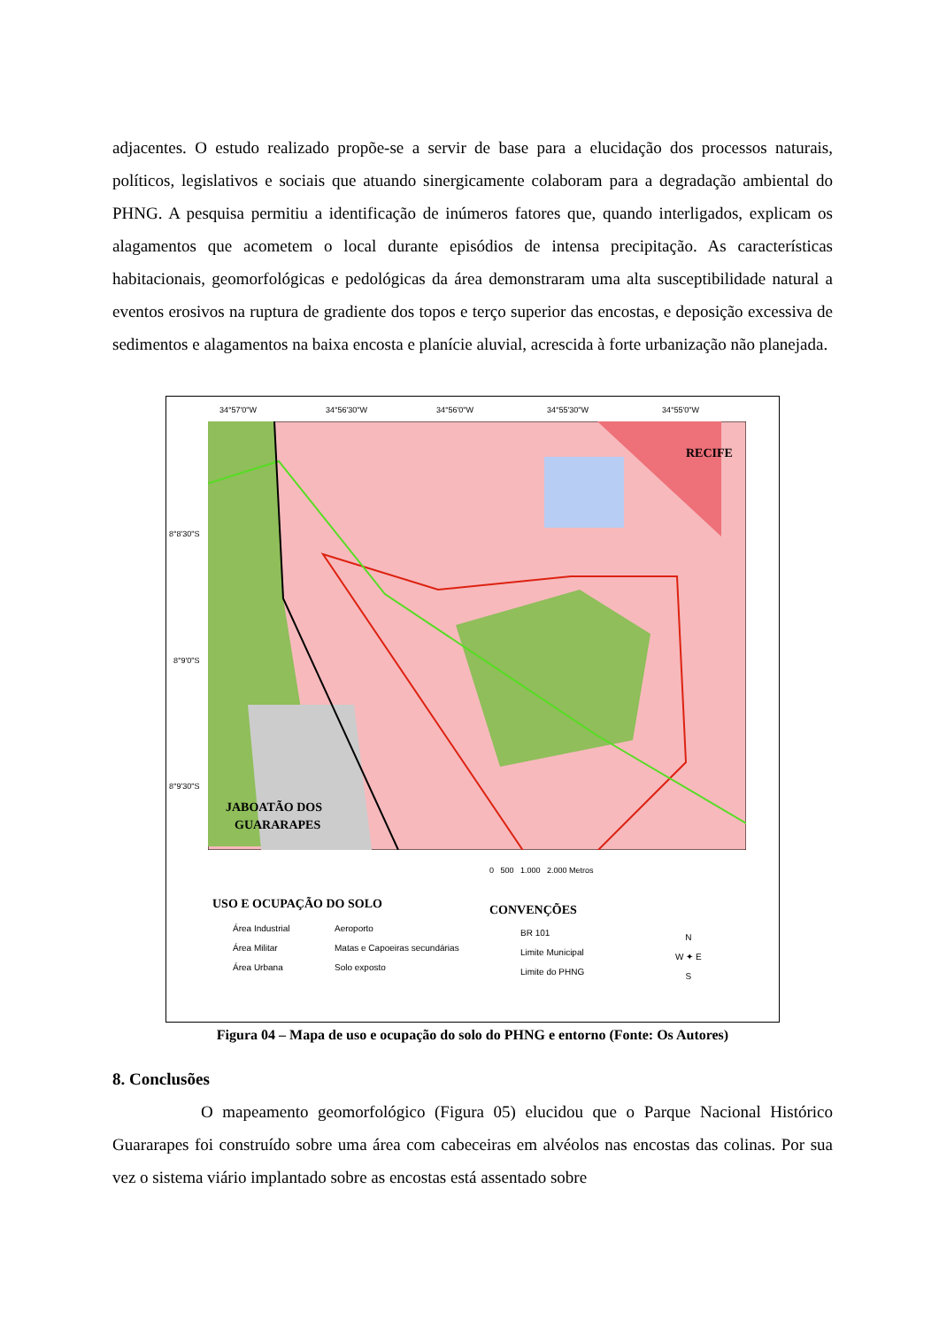adjacentes. O estudo realizado propõe-se a servir de base para a elucidação dos processos naturais, políticos, legislativos e sociais que atuando sinergicamente colaboram para a degradação ambiental do PHNG. A pesquisa permitiu a identificação de inúmeros fatores que, quando interligados, explicam os alagamentos que acometem o local durante episódios de intensa precipitação. As características habitacionais, geomorfológicas e pedológicas da área demonstraram uma alta susceptibilidade natural a eventos erosivos na ruptura de gradiente dos topos e terço superior das encostas, e deposição excessiva de sedimentos e alagamentos na baixa encosta e planície aluvial, acrescida à forte urbanização não planejada.
34°57'0"W 34°56'30"W 34°56'0"W 34°55'30"W 34°55'0"W
RECIFE
JABOATÃO DOS
GUARARAPES
8°8'30"S
8°9'0"S
8°9'30"S
0 500 1.000 2.000 Metros
USO E OCUPAÇÃO DO SOLO
Área Industrial
Área Militar
Área Urbana
Aeroporto
Matas e Capoeiras secundárias
Solo exposto
CONVENÇÕES
BR 101
Limite Municipal
Limite do PHNG
N
W ✦ E
S
Figura 04 – Mapa de uso e ocupação do solo do PHNG e entorno (Fonte: Os Autores)
8. Conclusões
O mapeamento geomorfológico (Figura 05) elucidou que o Parque Nacional Histórico Guararapes foi construído sobre uma área com cabeceiras em alvéolos nas encostas das colinas. Por sua vez o sistema viário implantado sobre as encostas está assentado sobre